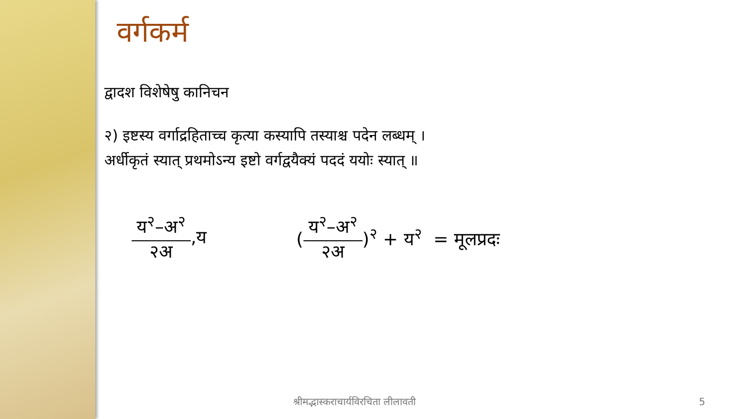वर्गकर्म
द्वादश विशेषेषु कानिचन
२) इष्टस्य वर्गाद्रहिताच्च कृत्या कस्यापि तस्याश्च पदेन लब्धम् ।
अर्धीकृतं स्यात् प्रथमोऽन्य इष्टो वर्गद्वयैक्यं पददं ययोः स्यात् ॥
य<sup>२</sup>–अ<sup>२</sup> २अ ,य ( य<sup>२</sup>–अ<sup>२</sup> २अ )<sup>२</sup> + य<sup>२</sup> = मूलप्रदः
श्रीमद्भास्कराचार्यविरचिता लीलावती 5